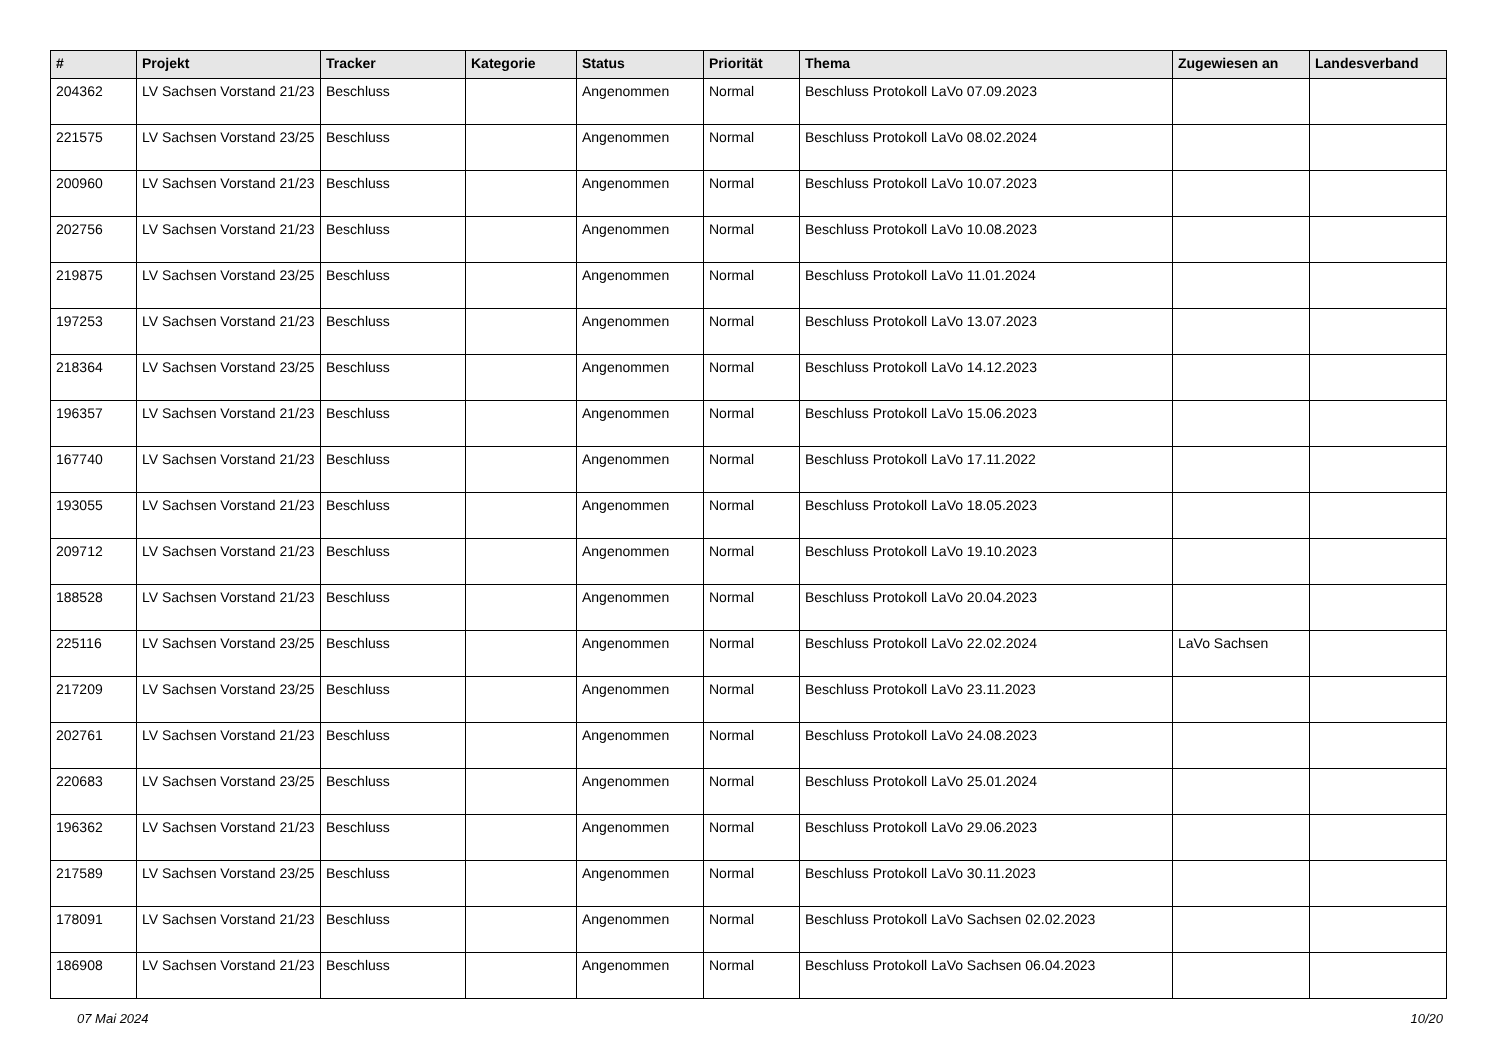| # | Projekt | Tracker | Kategorie | Status | Priorität | Thema | Zugewiesen an | Landesverband |
| --- | --- | --- | --- | --- | --- | --- | --- | --- |
| 204362 | LV Sachsen Vorstand 21/23 | Beschluss | | Angenommen | Normal | Beschluss Protokoll LaVo 07.09.2023 | | |
| 221575 | LV Sachsen Vorstand 23/25 | Beschluss | | Angenommen | Normal | Beschluss Protokoll LaVo 08.02.2024 | | |
| 200960 | LV Sachsen Vorstand 21/23 | Beschluss | | Angenommen | Normal | Beschluss Protokoll LaVo 10.07.2023 | | |
| 202756 | LV Sachsen Vorstand 21/23 | Beschluss | | Angenommen | Normal | Beschluss Protokoll LaVo 10.08.2023 | | |
| 219875 | LV Sachsen Vorstand 23/25 | Beschluss | | Angenommen | Normal | Beschluss Protokoll LaVo 11.01.2024 | | |
| 197253 | LV Sachsen Vorstand 21/23 | Beschluss | | Angenommen | Normal | Beschluss Protokoll LaVo 13.07.2023 | | |
| 218364 | LV Sachsen Vorstand 23/25 | Beschluss | | Angenommen | Normal | Beschluss Protokoll LaVo 14.12.2023 | | |
| 196357 | LV Sachsen Vorstand 21/23 | Beschluss | | Angenommen | Normal | Beschluss Protokoll LaVo 15.06.2023 | | |
| 167740 | LV Sachsen Vorstand 21/23 | Beschluss | | Angenommen | Normal | Beschluss Protokoll LaVo 17.11.2022 | | |
| 193055 | LV Sachsen Vorstand 21/23 | Beschluss | | Angenommen | Normal | Beschluss Protokoll LaVo 18.05.2023 | | |
| 209712 | LV Sachsen Vorstand 21/23 | Beschluss | | Angenommen | Normal | Beschluss Protokoll LaVo 19.10.2023 | | |
| 188528 | LV Sachsen Vorstand 21/23 | Beschluss | | Angenommen | Normal | Beschluss Protokoll LaVo 20.04.2023 | | |
| 225116 | LV Sachsen Vorstand 23/25 | Beschluss | | Angenommen | Normal | Beschluss Protokoll LaVo 22.02.2024 | LaVo Sachsen | |
| 217209 | LV Sachsen Vorstand 23/25 | Beschluss | | Angenommen | Normal | Beschluss Protokoll LaVo 23.11.2023 | | |
| 202761 | LV Sachsen Vorstand 21/23 | Beschluss | | Angenommen | Normal | Beschluss Protokoll LaVo 24.08.2023 | | |
| 220683 | LV Sachsen Vorstand 23/25 | Beschluss | | Angenommen | Normal | Beschluss Protokoll LaVo 25.01.2024 | | |
| 196362 | LV Sachsen Vorstand 21/23 | Beschluss | | Angenommen | Normal | Beschluss Protokoll LaVo 29.06.2023 | | |
| 217589 | LV Sachsen Vorstand 23/25 | Beschluss | | Angenommen | Normal | Beschluss Protokoll LaVo 30.11.2023 | | |
| 178091 | LV Sachsen Vorstand 21/23 | Beschluss | | Angenommen | Normal | Beschluss Protokoll LaVo Sachsen 02.02.2023 | | |
| 186908 | LV Sachsen Vorstand 21/23 | Beschluss | | Angenommen | Normal | Beschluss Protokoll LaVo Sachsen 06.04.2023 | | |
07 Mai 2024 10/20